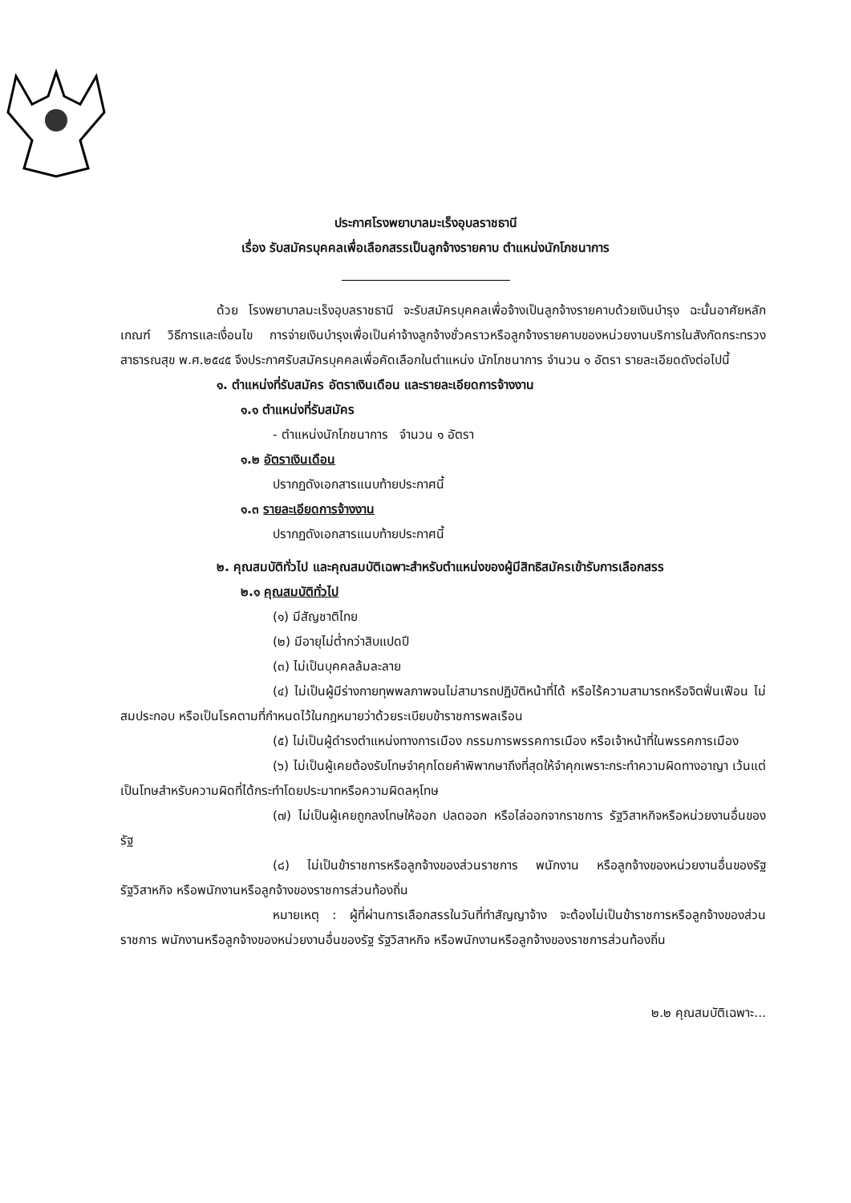ประกาศโรงพยาบาลมะเร็งอุบลราชธานี
เรื่อง รับสมัครบุคคลเพื่อเลือกสรรเป็นลูกจ้างรายคาบ ตำแหน่งนักโภชนาการ
ด้วย โรงพยาบาลมะเร็งอุบลราชธานี จะรับสมัครบุคคลเพื่อจ้างเป็นลูกจ้างรายคาบด้วยเงินบำรุง ฉะนั้นอาศัยหลักเกณฑ์ วิธีการและเงื่อนไข การจ่ายเงินบำรุงเพื่อเป็นค่าจ้างลูกจ้างชั่วคราวหรือลูกจ้างรายคาบของหน่วยงานบริการในสังกัดกระทรวงสาธารณสุข พ.ศ.๒๕๔๕ จึงประกาศรับสมัครบุคคลเพื่อคัดเลือกในตำแหน่ง นักโภชนาการ จำนวน ๑ อัตรา รายละเอียดดังต่อไปนี้
๑. ตำแหน่งที่รับสมัคร อัตราเงินเดือน และรายละเอียดการจ้างงาน
๑.๑ ตำแหน่งที่รับสมัคร
- ตำแหน่งนักโภชนาการ จำนวน ๑ อัตรา
๑.๒ อัตราเงินเดือน
ปรากฏดังเอกสารแนบท้ายประกาศนี้
๑.๓ รายละเอียดการจ้างงาน
ปรากฏดังเอกสารแนบท้ายประกาศนี้
๒. คุณสมบัติทั่วไป และคุณสมบัติเฉพาะสำหรับตำแหน่งของผู้มีสิทธิสมัครเข้ารับการเลือกสรร
๒.๑ คุณสมบัติทั่วไป
(๑) มีสัญชาติไทย
(๒) มีอายุไม่ต่ำกว่าสิบแปดปี
(๓) ไม่เป็นบุคคลล้มละลาย
(๔) ไม่เป็นผู้มีร่างกายทุพพลภาพจนไม่สามารถปฏิบัติหน้าที่ได้ หรือไร้ความสามารถหรือจิตฟั่นเฟือน ไม่สมประกอบ หรือเป็นโรคตามที่กำหนดไว้ในกฎหมายว่าด้วยระเบียบข้าราชการพลเรือน
(๕) ไม่เป็นผู้ดำรงตำแหน่งทางการเมือง กรรมการพรรคการเมือง หรือเจ้าหน้าที่ในพรรคการเมือง
(๖) ไม่เป็นผู้เคยต้องรับโทษจำคุกโดยคำพิพากษาถึงที่สุดให้จำคุกเพราะกระทำความผิดทางอาญา เว้นแต่เป็นโทษสำหรับความผิดที่ได้กระทำโดยประมาทหรือความผิดลหุโทษ
(๗) ไม่เป็นผู้เคยถูกลงโทษให้ออก ปลดออก หรือไล่ออกจากราชการ รัฐวิสาหกิจหรือหน่วยงานอื่นของรัฐ
(๘) ไม่เป็นข้าราชการหรือลูกจ้างของส่วนราชการ พนักงาน หรือลูกจ้างของหน่วยงานอื่นของรัฐ รัฐวิสาหกิจ หรือพนักงานหรือลูกจ้างของราชการส่วนท้องถิ่น
หมายเหตุ : ผู้ที่ผ่านการเลือกสรรในวันที่ทำสัญญาจ้าง จะต้องไม่เป็นข้าราชการหรือลูกจ้างของส่วนราชการ พนักงานหรือลูกจ้างของหน่วยงานอื่นของรัฐ รัฐวิสาหกิจ หรือพนักงานหรือลูกจ้างของราชการส่วนท้องถิ่น
๒.๒ คุณสมบัติเฉพาะ...